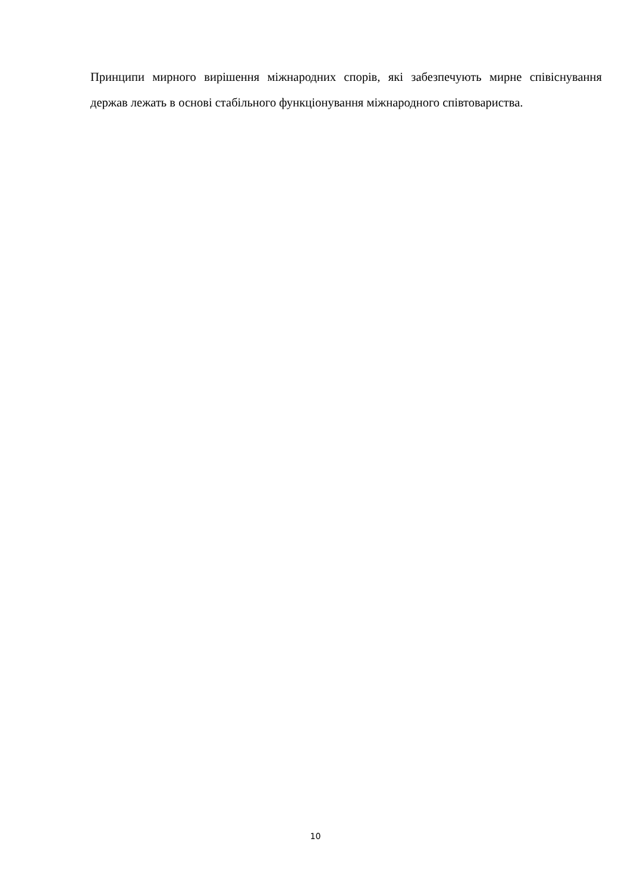Принципи мирного вирішення міжнародних спорів, які забезпечують мирне співіснування держав лежать в основі стабільного функціонування міжнародного співтовариства.
10